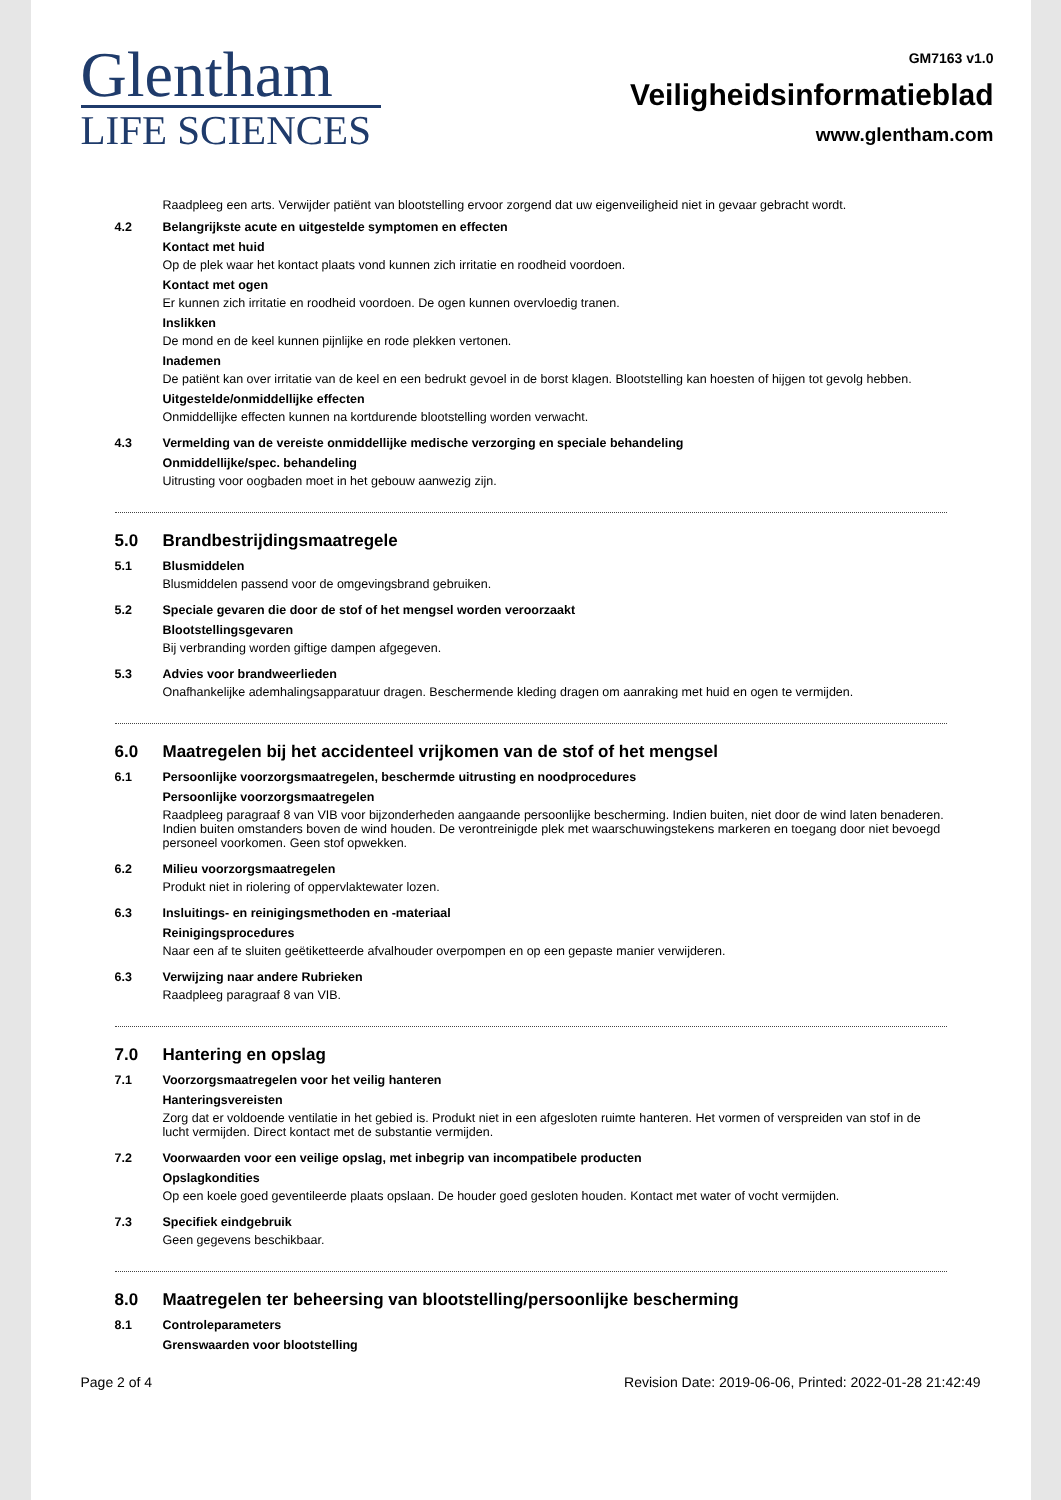Glentham
LIFE SCIENCES
GM7163 v1.0
Veiligheidsinformatieblad
www.glentham.com
Raadpleeg een arts. Verwijder patiënt van blootstelling ervoor zorgend dat uw eigenveiligheid niet in gevaar gebracht wordt.
4.2 Belangrijkste acute en uitgestelde symptomen en effecten
Kontact met huid
Op de plek waar het kontact plaats vond kunnen zich irritatie en roodheid voordoen.
Kontact met ogen
Er kunnen zich irritatie en roodheid voordoen. De ogen kunnen overvloedig tranen.
Inslikken
De mond en de keel kunnen pijnlijke en rode plekken vertonen.
Inademen
De patiënt kan over irritatie van de keel en een bedrukt gevoel in de borst klagen. Blootstelling kan hoesten of hijgen tot gevolg hebben.
Uitgestelde/onmiddellijke effecten
Onmiddellijke effecten kunnen na kortdurende blootstelling worden verwacht.
4.3 Vermelding van de vereiste onmiddellijke medische verzorging en speciale behandeling
Onmiddellijke/spec. behandeling
Uitrusting voor oogbaden moet in het gebouw aanwezig zijn.
5.0 Brandbestrijdingsmaatregele
5.1 Blusmiddelen
Blusmiddelen passend voor de omgevingsbrand gebruiken.
5.2 Speciale gevaren die door de stof of het mengsel worden veroorzaakt
Blootstellingsgevaren
Bij verbranding worden giftige dampen afgegeven.
5.3 Advies voor brandweerlieden
Onafhankelijke ademhalingsapparatuur dragen. Beschermende kleding dragen om aanraking met huid en ogen te vermijden.
6.0 Maatregelen bij het accidenteel vrijkomen van de stof of het mengsel
6.1 Persoonlijke voorzorgsmaatregelen, beschermde uitrusting en noodprocedures
Persoonlijke voorzorgsmaatregelen
Raadpleeg paragraaf 8 van VIB voor bijzonderheden aangaande persoonlijke bescherming. Indien buiten, niet door de wind laten benaderen. Indien buiten omstanders boven de wind houden. De verontreinigde plek met waarschuwingstekens markeren en toegang door niet bevoegd personeel voorkomen. Geen stof opwekken.
6.2 Milieu voorzorgsmaatregelen
Produkt niet in riolering of oppervlaktewater lozen.
6.3 Insluitings- en reinigingsmethoden en -materiaal
Reinigingsprocedures
Naar een af te sluiten geëtiketteerde afvalhouder overpompen en op een gepaste manier verwijderen.
6.3 Verwijzing naar andere Rubrieken
Raadpleeg paragraaf 8 van VIB.
7.0 Hantering en opslag
7.1 Voorzorgsmaatregelen voor het veilig hanteren
Hanteringsvereisten
Zorg dat er voldoende ventilatie in het gebied is. Produkt niet in een afgesloten ruimte hanteren. Het vormen of verspreiden van stof in de lucht vermijden. Direct kontact met de substantie vermijden.
7.2 Voorwaarden voor een veilige opslag, met inbegrip van incompatibele producten
Opslagkondities
Op een koele goed geventileerde plaats opslaan. De houder goed gesloten houden. Kontact met water of vocht vermijden.
7.3 Specifiek eindgebruik
Geen gegevens beschikbaar.
8.0 Maatregelen ter beheersing van blootstelling/persoonlijke bescherming
8.1 Controleparameters
Grenswaarden voor blootstelling
Page 2 of 4 Revision Date: 2019-06-06, Printed: 2022-01-28 21:42:49